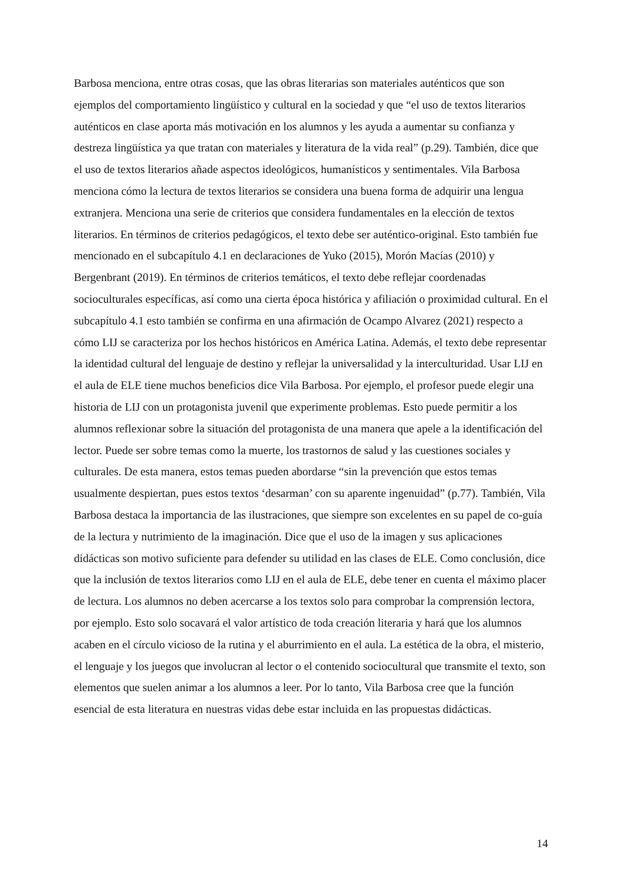Barbosa menciona, entre otras cosas, que las obras literarias son materiales auténticos que son ejemplos del comportamiento lingüístico y cultural en la sociedad y que “el uso de textos literarios auténticos en clase aporta más motivación en los alumnos y les ayuda a aumentar su confianza y destreza lingüística ya que tratan con materiales y literatura de la vida real” (p.29). También, dice que el uso de textos literarios añade aspectos ideológicos, humanísticos y sentimentales. Vila Barbosa menciona cómo la lectura de textos literarios se considera una buena forma de adquirir una lengua extranjera. Menciona una serie de criterios que considera fundamentales en la elección de textos literarios. En términos de criterios pedagógicos, el texto debe ser auténtico-original. Esto también fue mencionado en el subcapítulo 4.1 en declaraciones de Yuko (2015), Morón Macías (2010) y Bergenbrant (2019). En términos de criterios temáticos, el texto debe reflejar coordenadas socioculturales específicas, así como una cierta época histórica y afiliación o proximidad cultural. En el subcapítulo 4.1 esto también se confirma en una afirmación de Ocampo Alvarez (2021) respecto a cómo LIJ se caracteriza por los hechos históricos en América Latina. Además, el texto debe representar la identidad cultural del lenguaje de destino y reflejar la universalidad y la interculturidad. Usar LIJ en el aula de ELE tiene muchos beneficios dice Vila Barbosa. Por ejemplo, el profesor puede elegir una historia de LIJ con un protagonista juvenil que experimente problemas. Esto puede permitir a los alumnos reflexionar sobre la situación del protagonista de una manera que apele a la identificación del lector. Puede ser sobre temas como la muerte, los trastornos de salud y las cuestiones sociales y culturales. De esta manera, estos temas pueden abordarse “sin la prevención que estos temas usualmente despiertan, pues estos textos ‘desarman’ con su aparente ingenuidad” (p.77). También, Vila Barbosa destaca la importancia de las ilustraciones, que siempre son excelentes en su papel de co-guía de la lectura y nutrimiento de la imaginación. Dice que el uso de la imagen y sus aplicaciones didácticas son motivo suficiente para defender su utilidad en las clases de ELE. Como conclusión, dice que la inclusión de textos literarios como LIJ en el aula de ELE, debe tener en cuenta el máximo placer de lectura. Los alumnos no deben acercarse a los textos solo para comprobar la comprensión lectora, por ejemplo. Esto solo socavará el valor artístico de toda creación literaria y hará que los alumnos acaben en el círculo vicioso de la rutina y el aburrimiento en el aula. La estética de la obra, el misterio, el lenguaje y los juegos que involucran al lector o el contenido sociocultural que transmite el texto, son elementos que suelen animar a los alumnos a leer. Por lo tanto, Vila Barbosa cree que la función esencial de esta literatura en nuestras vidas debe estar incluida en las propuestas didácticas.
14